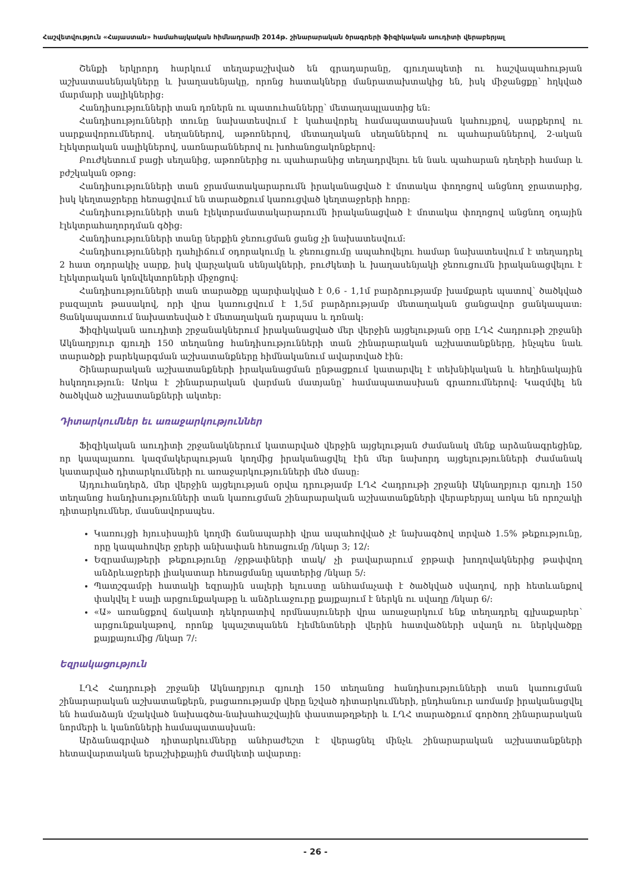Հաշվետվություն «Հայաստան» համահայկական հիմնադրամի 2014թ. շինարարական ծրագրերի ֆիզիկական աուդիտի վերաբերյալ
Շենքի երկրորդ հարկում տեղաբաշխված են գրադարանը, գյուղապետի ու հաշվապահության աշխատասենյակները և խաղասենյակը, որոնց հատակները մանրատախտակից են, իսկ միջանցքը՝ հղկված մարմարի սալիկներից:
Հանդիսությունների տան դռներն ու պատուհանները՝ մետաղապլաստից են:
Հանդիսությունների տունը նախատեսվում է կահավորել համապատասխան կահույքով, սարքերով ու սարքավորումներով. սեղաններով, աթոռներով, մետաղական սեղաններով ու պահարաններով, 2-ական էլեկտրական սալիկներով, սառնարաններով ու խոհանոցակոնքերով:
Բուժկետում բացի սեղանից, աթոռներից ու պահարանից տեղադրվելու են նաև պահարան դեղերի համար և բժշկական օթոց:
Հանդիսությունների տան ջրամատակարարումն իրականացված է մոտակա փողոցով անցնող ջրատարից, իսկ կեղտաջրերը հեռացվում են տարածքում կառուցված կեղտաջրերի հորը:
Հանդիսությունների տան էլեկտրամատակարարումն իրականացված է մոտակա փողոցով անցնող օդային էլեկտրահաղորդման գծից:
Հանդիսությունների տանը ներքին ջեռուցման ցանց չի նախատեսվում:
Հանդիսությունների դահլիճում օդորակումը և ջեռուցումը ապահովելու համար նախատեսվում է տեղադրել 2 հատ օդորակիչ սարք, իսկ վարչական սենյակների, բուժկետի և խաղասենյակի ջեռուցումն իրականացվելու է էլեկտրական կոնվեկտորների միջոցով:
Հանդիսությունների տան տարածքը պարփակված է 0,6 - 1,1մ բարձրությամբ խամքարե պատով՝ ծածկված բազալտե թասակով, որի վրա կառուցվում է 1,5մ բարձրությամբ մետաղական ցանցավոր ցանկապատ: Ցանկապատում նախատեսված է մետաղական դարպաս և դռնակ:
Ֆիզիկական աուդիտի շրջանակներում իրականացված մեր վերջին այցելության օրը ԼՂՀ Հադրութի շրջանի Ակնաղբյուր գյուղի 150 տեղանոց հանդիսությունների տան շինարարական աշխատանքները, ինչպես նաև տարածքի բարեկարգման աշխատանքները հիմնականում ավարտված էին:
Շինարարական աշխատանքների իրականացման ընթացքում կատարվել է տեխնիկական և հեղինակային հսկողություն: Առկա է շինարարական վարման մատյանը՝ համապատասխան գրառումներով: Կազմվել են ծածկված աշխատանքների ակտեր:
Դիտարկումներ եւ առաջարկություններ
Ֆիզիկական աուդիտի շրջանակներում կատարված վերջին այցելության ժամանակ մենք արձանագրեցինք, որ կապալառու կազմակերպության կողմից իրականացվել էին մեր նախորդ այցելությունների ժամանակ կատարված դիտարկումների ու առաջարկությունների մեծ մասը:
Այդուհանդերձ, մեր վերջին այցելության օրվա դրությամբ ԼՂՀ Հադրութի շրջանի Ակնաղբյուր գյուղի 150 տեղանոց հանդիսությունների տան կառուցման շինարարական աշխատանքների վերաբերյալ առկա են որոշակի դիտարկումներ, մասնավորապես.
Կառույցի հյուսիսային կողմի ճանապարհի վրա ապահովված չէ նախագծով տրված 1.5% թեքությունը, որը կապահովեր ջրերի անխափան հեռացումը /նկար 3; 12/:
Եզրամայթերի թեքությունը /ջրթափների տակ/ չի բավարարում ջրթափ խողովակներից թափվող անձրևաջրերի լիակատար հեռացմանը պատերից /նկար 5/:
Պատշգամբի հատակի եզրային սալերի ելուստը անհամաչափ է ծածկված սվաղով, որի հետևանքով փակվել է սալի արցունքակաթը և անձրևաջուրը քայքայում է ներկն ու սվաղը /նկար 6/:
«Ա» առանցքով ճակատի դեկորատիվ որմնասյուների վրա առաջարկում ենք տեղադրել գլխաքարեր՝ արցունքակաթով, որոնք կպաշտպանեն էլեմենտների վերին հատվածների սվաղն ու ներկվածքը քայքայումից /նկար 7/:
Եզրակացություն
ԼՂՀ Հադրութի շրջանի Ակնաղբյուր գյուղի 150 տեղանոց հանդիսությունների տան կառուցման շինարարական աշխատանքերն, բացառությամբ վերը նշված դիտարկումների, ընդհանուր առմամբ իրականացվել են համաձայն մշակված նախագծա-նախահաշվային փաստաթղթերի և ԼՂՀ տարածքում գործող շինարարական նորմերի և կանոնների համապատասխան:
Արձանագրված դիտարկումները անհրաժեշտ է վերացնել մինչև շինարարական աշխատանքների հետավարտական երաշխիքային ժամկետի ավարտը:
- 26 -